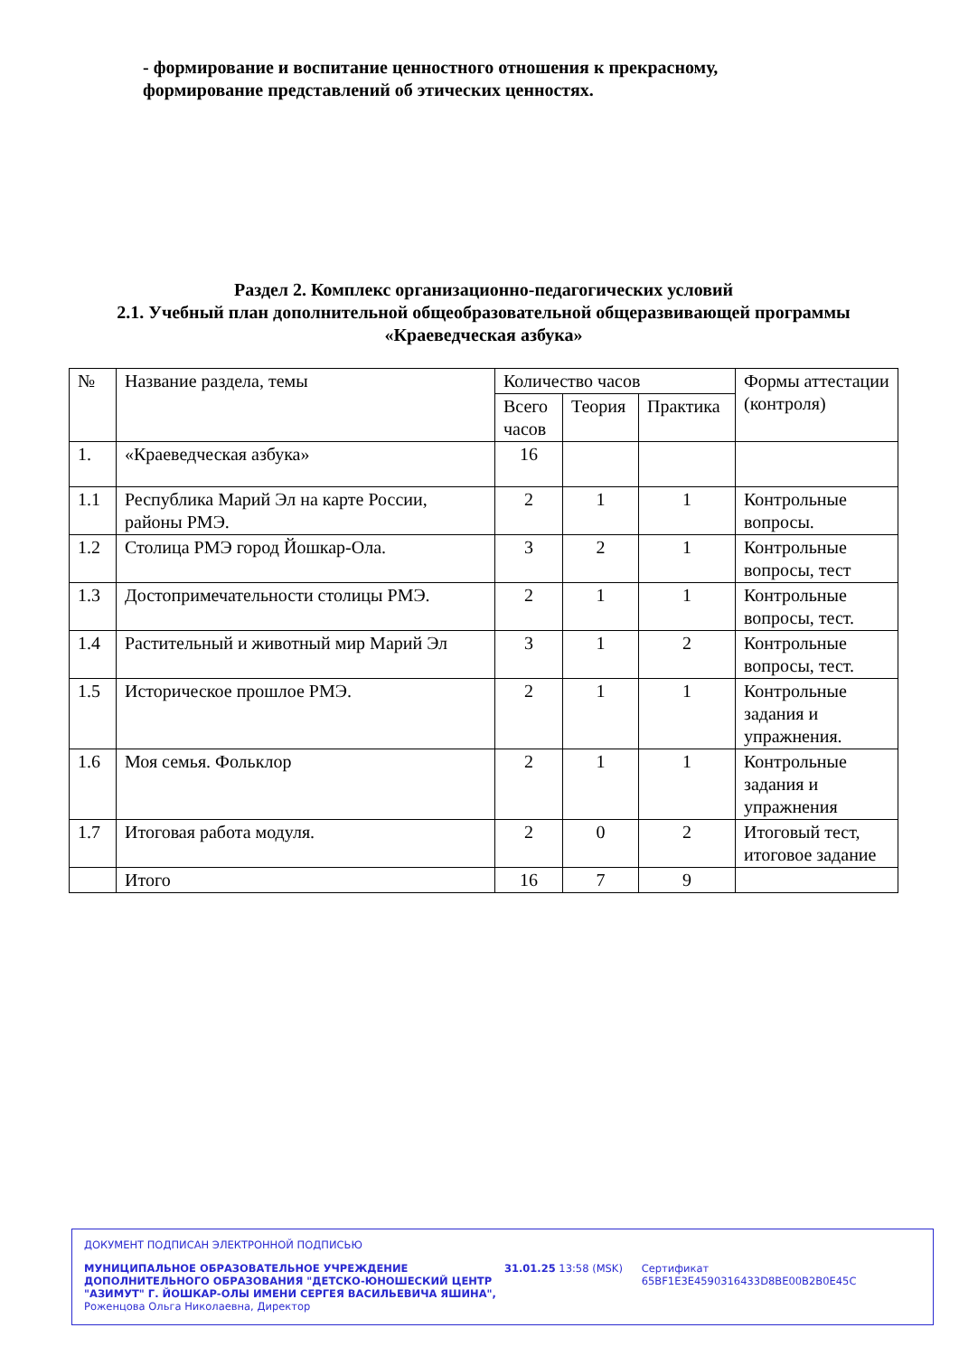- формирование и воспитание ценностного отношения к прекрасному, формирование представлений об этических ценностях.
Раздел 2. Комплекс организационно-педагогических условий
2.1. Учебный план дополнительной общеобразовательной общеразвивающей программы «Краеведческая азбука»
| № | Название раздела, темы | Количество часов | | | Формы аттестации (контроля) |
| --- | --- | --- | --- | --- | --- |
| | | Всего часов | Теория | Практика | |
| 1. | «Краеведческая азбука» | 16 | | | |
| 1.1 | Республика Марий Эл на карте России, районы РМЭ. | 2 | 1 | 1 | Контрольные вопросы. |
| 1.2 | Столица РМЭ город Йошкар-Ола. | 3 | 2 | 1 | Контрольные вопросы, тест |
| 1.3 | Достопримечательности столицы РМЭ. | 2 | 1 | 1 | Контрольные вопросы, тест. |
| 1.4 | Растительный и животный мир Марий Эл | 3 | 1 | 2 | Контрольные вопросы, тест. |
| 1.5 | Историческое прошлое РМЭ. | 2 | 1 | 1 | Контрольные задания и упражнения. |
| 1.6 | Моя семья. Фольклор | 2 | 1 | 1 | Контрольные задания и упражнения |
| 1.7 | Итоговая работа модуля. | 2 | 0 | 2 | Итоговый тест, итоговое задание |
| | Итого | 16 | 7 | 9 | |
ДОКУМЕНТ ПОДПИСАН ЭЛЕКТРОННОЙ ПОДПИСЬЮ
МУНИЦИПАЛЬНОЕ ОБРАЗОВАТЕЛЬНОЕ УЧРЕЖДЕНИЕ ДОПОЛНИТЕЛЬНОГО ОБРАЗОВАНИЯ "ДЕТСКО-ЮНОШЕСКИЙ ЦЕНТР "АЗИМУТ" Г. ЙОШКАР-ОЛЫ ИМЕНИ СЕРГЕЯ ВАСИЛЬЕВИЧА ЯШИНА",
Роженцова Ольга Николаевна, Директор
31.01.25 13:58 (MSK) Сертификат 65BF1E3E4590316433D8BE00B2B0E45C